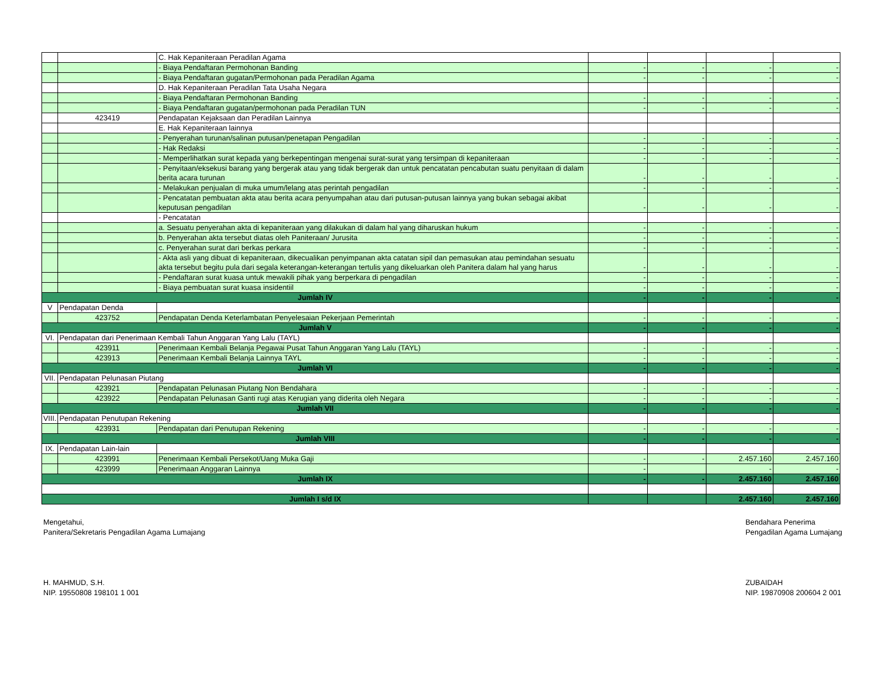| | | C. Hak Kepaniteraan Peradilan Agama | | | | |
| | | - Biaya Pendaftaran Permohonan Banding | - | - | - | - |
| | | - Biaya Pendaftaran gugatan/Permohonan pada Peradilan Agama | - | - | - | - |
| | | D. Hak Kepaniteraan Peradilan Tata Usaha Negara | | | | |
| | | - Biaya Pendaftaran Permohonan Banding | - | - | - | - |
| | | - Biaya Pendaftaran gugatan/permohonan pada Peradilan TUN | - | - | - | - |
| | 423419 | Pendapatan Kejaksaan dan Peradilan Lainnya | | | | |
| | | E. Hak Kepaniteraan lainnya | | | | |
| | | - Penyerahan turunan/salinan putusan/penetapan Pengadilan | - | - | - | - |
| | | - Hak Redaksi | - | - | - | - |
| | | - Memperlihatkan surat kepada yang berkepentingan mengenai surat-surat yang tersimpan di kepaniteraan | - | - | - | - |
| | | - Penyitaan/eksekusi barang yang bergerak atau yang tidak bergerak dan untuk pencatatan pencabutan suatu penyitaan di dalam berita acara turunan | - | - | - | - |
| | | - Melakukan penjualan di muka umum/lelang atas perintah pengadilan | - | - | - | - |
| | | - Pencatatan pembuatan akta atau berita acara penyumpahan atau dari putusan-putusan lainnya yang bukan sebagai akibat keputusan pengadilan | - | - | - | - |
| | | - Pencatatan | | | | |
| | | a. Sesuatu penyerahan akta di kepaniteraan yang dilakukan di dalam hal yang diharuskan hukum | - | - | - | - |
| | | b. Penyerahan akta tersebut diatas oleh Paniteraan/ Jurusita | - | - | - | - |
| | | c. Penyerahan surat dari berkas perkara | - | - | - | - |
| | | - Akta asli yang dibuat di kepaniteraan, dikecualikan penyimpanan akta catatan sipil dan pemasukan atau pemindahan sesuatu akta tersebut begitu pula dari segala keterangan-keterangan tertulis yang dikeluarkan oleh Panitera dalam hal yang harus | - | - | - | - |
| | | - Pendaftaran surat kuasa untuk mewakili pihak yang berperkara di pengadilan | - | - | - | - |
| | | - Biaya pembuatan surat kuasa insidentiil | - | - | - | - |
| Jumlah IV | | | - | - | - | - |
| V | Pendapatan Denda | | | | | |
| | 423752 | Pendapatan Denda Keterlambatan Penyelesaian Pekerjaan Pemerintah | - | - | - | - |
| Jumlah V | | | - | - | - | - |
| VI. | Pendapatan dari Penerimaan Kembali Tahun Anggaran Yang Lalu (TAYL) | | | | | |
| | 423911 | Penerimaan Kembali Belanja Pegawai Pusat Tahun Anggaran Yang Lalu (TAYL) | - | - | - | - |
| | 423913 | Penerimaan Kembali Belanja Lainnya TAYL | - | - | - | - |
| Jumlah VI | | | - | - | - | - |
| VII. | Pendapatan Pelunasan Piutang | | | | | |
| | 423921 | Pendapatan Pelunasan Piutang Non Bendahara | - | - | - | - |
| | 423922 | Pendapatan Pelunasan Ganti rugi atas Kerugian yang diderita oleh Negara | - | - | - | - |
| Jumlah VII | | | - | - | - | - |
| VIII. | Pendapatan Penutupan Rekening | | | | | |
| | 423931 | Pendapatan dari Penutupan Rekening | - | - | - | - |
| Jumlah VIII | | | - | - | - | - |
| IX. | Pendapatan Lain-lain | | | | | |
| | 423991 | Penerimaan Kembali Persekot/Uang Muka Gaji | - | - | 2.457.160 | 2.457.160 |
| | 423999 | Penerimaan Anggaran Lainnya | - | | - | - |
| Jumlah IX | | | - | - | 2.457.160 | 2.457.160 |
| Jumlah I s/d IX | | | | | 2.457.160 | 2.457.160 |
Mengetahui,
Panitera/Sekretaris Pengadilan Agama Lumajang
H. MAHMUD, S.H.
NIP. 19550808 198101 1 001
Bendahara Penerima
Pengadilan Agama Lumajang
ZUBAIDAH
NIP. 19870908 200604 2 001